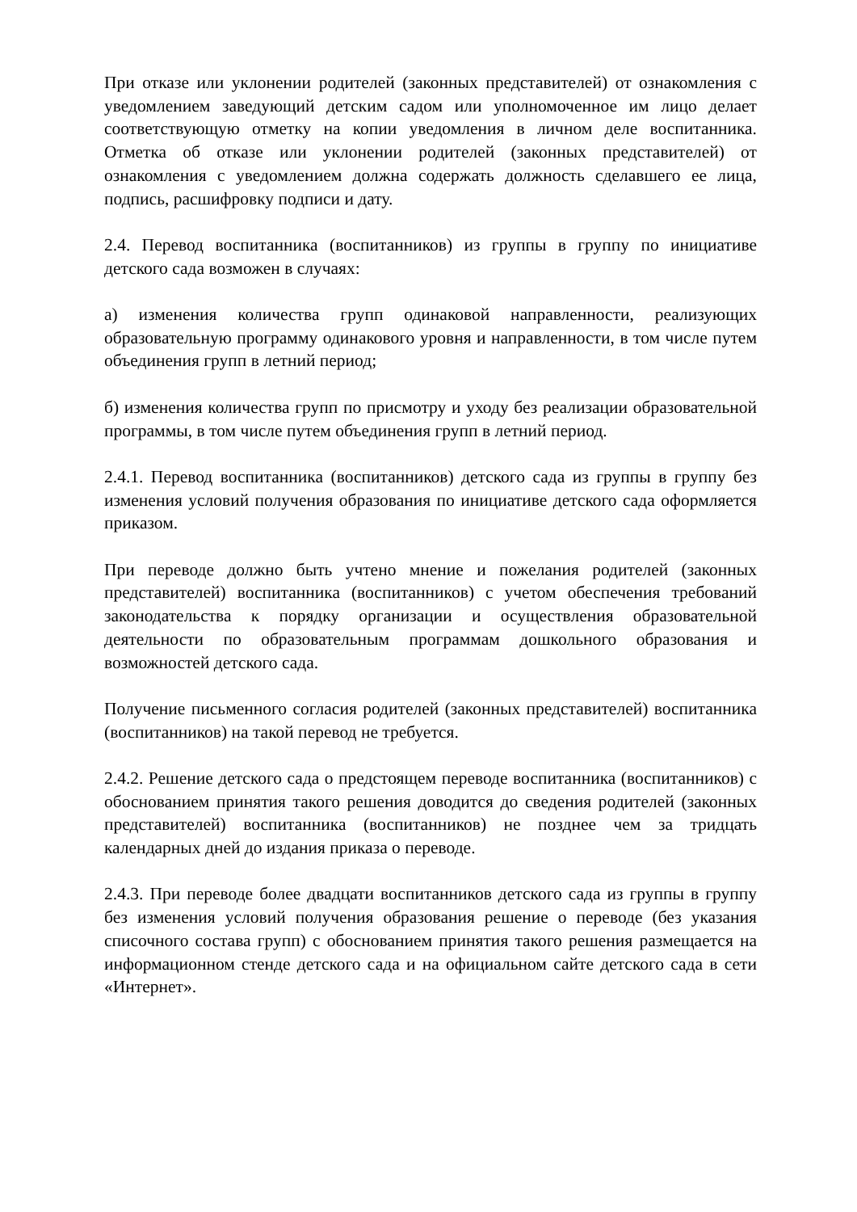При отказе или уклонении родителей (законных представителей) от ознакомления с уведомлением заведующий детским садом или уполномоченное им лицо делает соответствующую отметку на копии уведомления в личном деле воспитанника. Отметка об отказе или уклонении родителей (законных представителей) от ознакомления с уведомлением должна содержать должность сделавшего ее лица, подпись, расшифровку подписи и дату.
2.4. Перевод воспитанника (воспитанников) из группы в группу по инициативе детского сада возможен в случаях:
а) изменения количества групп одинаковой направленности, реализующих образовательную программу одинакового уровня и направленности, в том числе путем объединения групп в летний период;
б) изменения количества групп по присмотру и уходу без реализации образовательной программы, в том числе путем объединения групп в летний период.
2.4.1. Перевод воспитанника (воспитанников) детского сада из группы в группу без изменения условий получения образования по инициативе детского сада оформляется приказом.
При переводе должно быть учтено мнение и пожелания родителей (законных представителей) воспитанника (воспитанников) с учетом обеспечения требований законодательства к порядку организации и осуществления образовательной деятельности по образовательным программам дошкольного образования и возможностей детского сада.
Получение письменного согласия родителей (законных представителей) воспитанника (воспитанников) на такой перевод не требуется.
2.4.2. Решение детского сада о предстоящем переводе воспитанника (воспитанников) с обоснованием принятия такого решения доводится до сведения родителей (законных представителей) воспитанника (воспитанников) не позднее чем за тридцать календарных дней до издания приказа о переводе.
2.4.3. При переводе более двадцати воспитанников детского сада из группы в группу без изменения условий получения образования решение о переводе (без указания списочного состава групп) с обоснованием принятия такого решения размещается на информационном стенде детского сада и на официальном сайте детского сада в сети «Интернет».